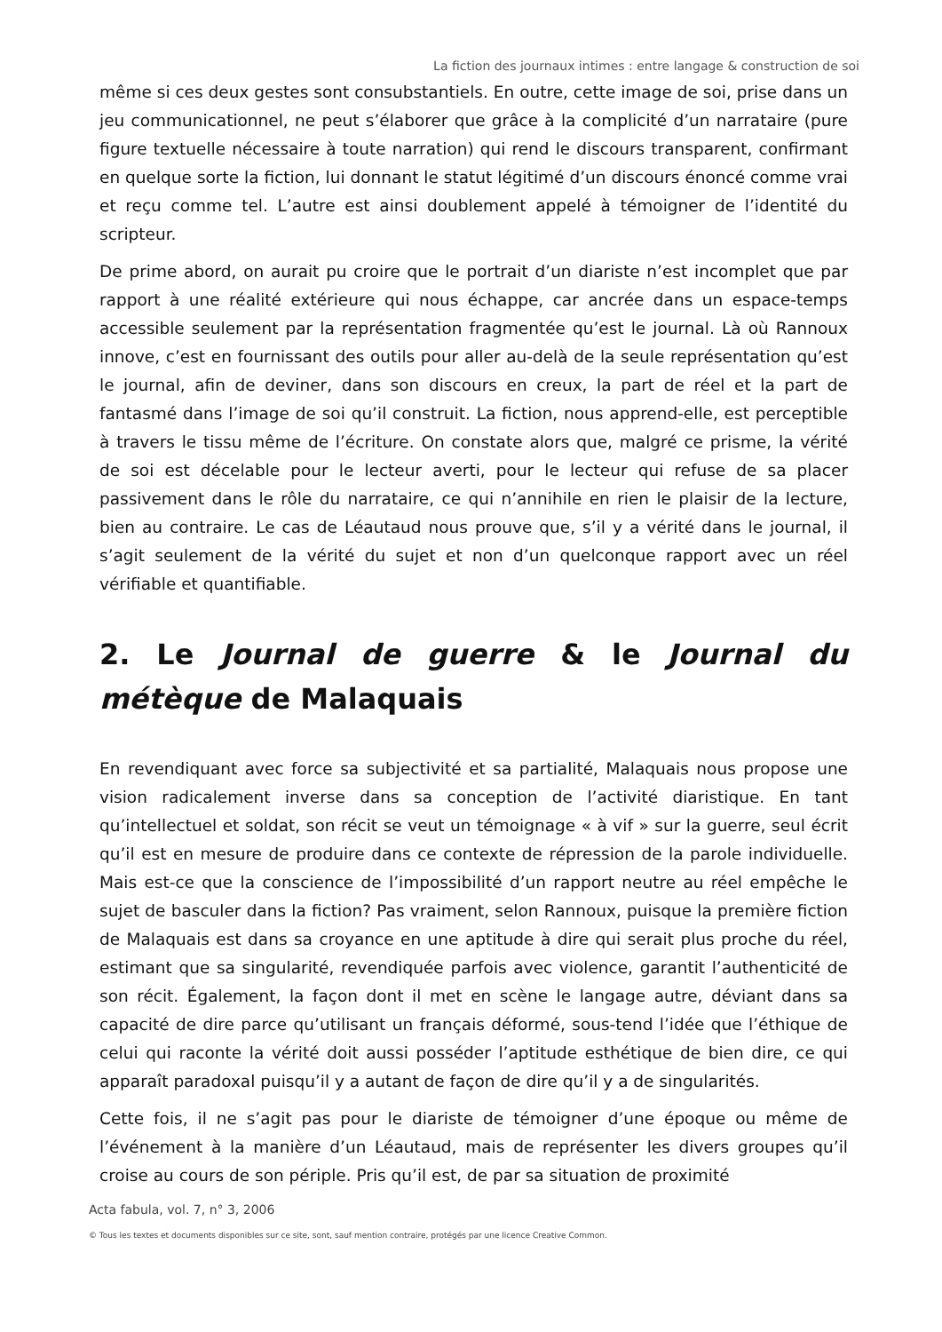La fiction des journaux intimes : entre langage & construction de soi
même si ces deux gestes sont consubstantiels. En outre, cette image de soi, prise dans un jeu communicationnel, ne peut s’élaborer que grâce à la complicité d’un narrataire (pure figure textuelle nécessaire à toute narration) qui rend le discours transparent, confirmant en quelque sorte la fiction, lui donnant le statut légitimé d’un discours énoncé comme vrai et reçu comme tel. L’autre est ainsi doublement appelé à témoigner de l’identité du scripteur.
De prime abord, on aurait pu croire que le portrait d’un diariste n’est incomplet que par rapport à une réalité extérieure qui nous échappe, car ancrée dans un espace-temps accessible seulement par la représentation fragmentée qu’est le journal. Là où Rannoux innove, c’est en fournissant des outils pour aller au-delà de la seule représentation qu’est le journal, afin de deviner, dans son discours en creux, la part de réel et la part de fantasmé dans l’image de soi qu’il construit. La fiction, nous apprend-elle, est perceptible à travers le tissu même de l’écriture. On constate alors que, malgré ce prisme, la vérité de soi est décelable pour le lecteur averti, pour le lecteur qui refuse de sa placer passivement dans le rôle du narrataire, ce qui n’annihile en rien le plaisir de la lecture, bien au contraire. Le cas de Léautaud nous prouve que, s’il y a vérité dans le journal, il s’agit seulement de la vérité du sujet et non d’un quelconque rapport avec un réel vérifiable et quantifiable.
2. Le Journal de guerre & le Journal du métèque de Malaquais
En revendiquant avec force sa subjectivité et sa partialité, Malaquais nous propose une vision radicalement inverse dans sa conception de l’activité diaristique. En tant qu’intellectuel et soldat, son récit se veut un témoignage « à vif » sur la guerre, seul écrit qu’il est en mesure de produire dans ce contexte de répression de la parole individuelle. Mais est-ce que la conscience de l’impossibilité d’un rapport neutre au réel empêche le sujet de basculer dans la fiction? Pas vraiment, selon Rannoux, puisque la première fiction de Malaquais est dans sa croyance en une aptitude à dire qui serait plus proche du réel, estimant que sa singularité, revendiquée parfois avec violence, garantit l’authenticité de son récit. Également, la façon dont il met en scène le langage autre, déviant dans sa capacité de dire parce qu’utilisant un français déformé, sous-tend l’idée que l’éthique de celui qui raconte la vérité doit aussi posséder l’aptitude esthétique de bien dire, ce qui apparaît paradoxal puisqu’il y a autant de façon de dire qu’il y a de singularités.
Cette fois, il ne s’agit pas pour le diariste de témoigner d’une époque ou même de l’événement à la manière d’un Léautaud, mais de représenter les divers groupes qu’il croise au cours de son périple. Pris qu’il est, de par sa situation de proximité
Acta fabula, vol. 7, n° 3, 2006
© Tous les textes et documents disponibles sur ce site, sont, sauf mention contraire, protégés par une licence Creative Common.